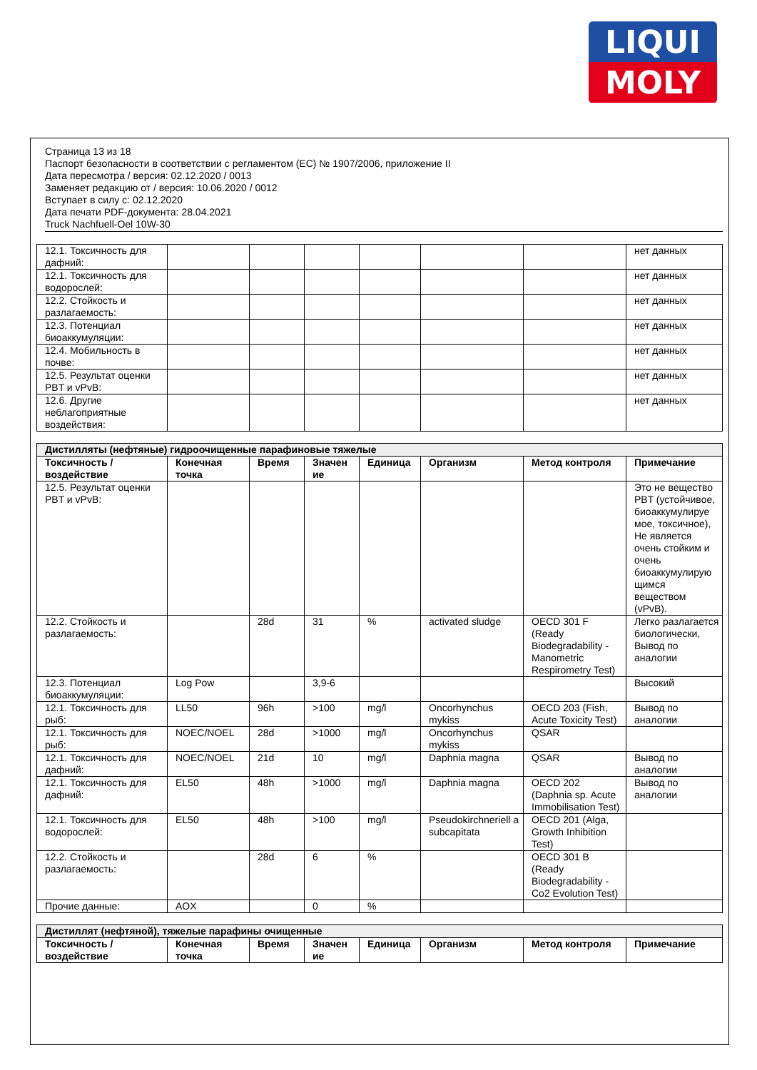LIQUI
MOLY
Страница 13 из 18
Паспорт безопасности в соответствии с регламентом (ЕС) № 1907/2006, приложение II
Дата пересмотра / версия: 02.12.2020 / 0013
Заменяет редакцию от / версия: 10.06.2020 / 0012
Вступает в силу с: 02.12.2020
Дата печати PDF-документа: 28.04.2021
Truck Nachfuell-Oel 10W-30
| 12.1. Токсичность для дафний: | | | | | | | нет данных |
| 12.1. Токсичность для водорослей: | | | | | | | нет данных |
| 12.2. Стойкость и разлагаемость: | | | | | | | нет данных |
| 12.3. Потенциал биоаккумуляции: | | | | | | | нет данных |
| 12.4. Мобильность в почве: | | | | | | | нет данных |
| 12.5. Результат оценки PBT и vPvB: | | | | | | | нет данных |
| 12.6. Другие неблагоприятные воздействия: | | | | | | | нет данных |
| Дистилляты (нефтяные) гидроочищенные парафиновые тяжелые | | | | | | | |
| Токсичность / воздействие | Конечная точка | Время | Значен ие | Единица | Организм | Метод контроля | Примечание |
| 12.5. Результат оценки PBT и vPvB: | | | | | | | Это не вещество PBT (устойчивое, биоаккумулируе мое, токсичное), Не является очень стойким и очень биоаккумулирую щимся веществом (vPvB). |
| 12.2. Стойкость и разлагаемость: | | 28d | 31 | % | activated sludge | OECD 301 F (Ready Biodegradability - Manometric Respirometry Test) | Легко разлагается биологически, Вывод по аналогии |
| 12.3. Потенциал биоаккумуляции: | Log Pow | | 3,9-6 | | | | Высокий |
| 12.1. Токсичность для рыб: | LL50 | 96h | >100 | mg/l | Oncorhynchus mykiss | OECD 203 (Fish, Acute Toxicity Test) | Вывод по аналогии |
| 12.1. Токсичность для рыб: | NOEC/NOEL | 28d | >1000 | mg/l | Oncorhynchus mykiss | QSAR | |
| 12.1. Токсичность для дафний: | NOEC/NOEL | 21d | 10 | mg/l | Daphnia magna | QSAR | Вывод по аналогии |
| 12.1. Токсичность для дафний: | EL50 | 48h | >1000 | mg/l | Daphnia magna | OECD 202 (Daphnia sp. Acute Immobilisation Test) | Вывод по аналогии |
| 12.1. Токсичность для водорослей: | EL50 | 48h | >100 | mg/l | Pseudokirchneriell a subcapitata | OECD 201 (Alga, Growth Inhibition Test) | |
| 12.2. Стойкость и разлагаемость: | | 28d | 6 | % | | OECD 301 B (Ready Biodegradability - Co2 Evolution Test) | |
| Прочие данные: | AOX | | 0 | % | | | |
| Дистиллят (нефтяной), тяжелые парафины очищенные | | | | | | | |
| Токсичность / воздействие | Конечная точка | Время | Значен ие | Единица | Организм | Метод контроля | Примечание |